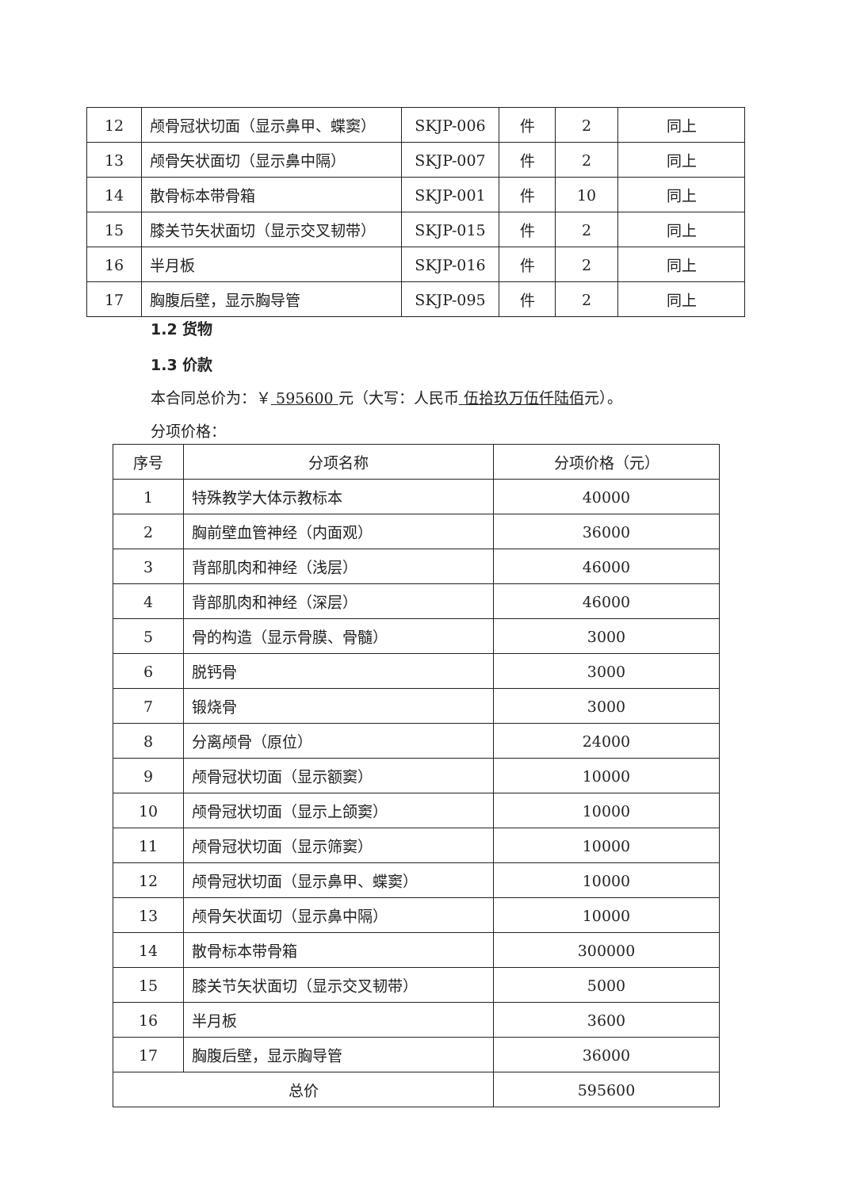| 12 | 颅骨冠状切面（显示鼻甲、蝶窦） | SKJP-006 | 件 | 2 | 同上 |
| 13 | 颅骨矢状面切（显示鼻中隔） | SKJP-007 | 件 | 2 | 同上 |
| 14 | 散骨标本带骨箱 | SKJP-001 | 件 | 10 | 同上 |
| 15 | 膝关节矢状面切（显示交叉韧带） | SKJP-015 | 件 | 2 | 同上 |
| 16 | 半月板 | SKJP-016 | 件 | 2 | 同上 |
| 17 | 胸腹后壁，显示胸导管 | SKJP-095 | 件 | 2 | 同上 |
1.2 货物
1.3 价款
本合同总价为：￥ 595600 元（大写：人民币 伍拾玖万伍仟陆佰元）。
分项价格：
| 序号 | 分项名称 | 分项价格（元） |
| --- | --- | --- |
| 1 | 特殊教学大体示教标本 | 40000 |
| 2 | 胸前壁血管神经（内面观） | 36000 |
| 3 | 背部肌肉和神经（浅层） | 46000 |
| 4 | 背部肌肉和神经（深层） | 46000 |
| 5 | 骨的构造（显示骨膜、骨髓） | 3000 |
| 6 | 脱钙骨 | 3000 |
| 7 | 锻烧骨 | 3000 |
| 8 | 分离颅骨（原位） | 24000 |
| 9 | 颅骨冠状切面（显示额窦） | 10000 |
| 10 | 颅骨冠状切面（显示上颌窦） | 10000 |
| 11 | 颅骨冠状切面（显示筛窦） | 10000 |
| 12 | 颅骨冠状切面（显示鼻甲、蝶窦） | 10000 |
| 13 | 颅骨矢状面切（显示鼻中隔） | 10000 |
| 14 | 散骨标本带骨箱 | 300000 |
| 15 | 膝关节矢状面切（显示交叉韧带） | 5000 |
| 16 | 半月板 | 3600 |
| 17 | 胸腹后壁，显示胸导管 | 36000 |
| 总价 | | 595600 |